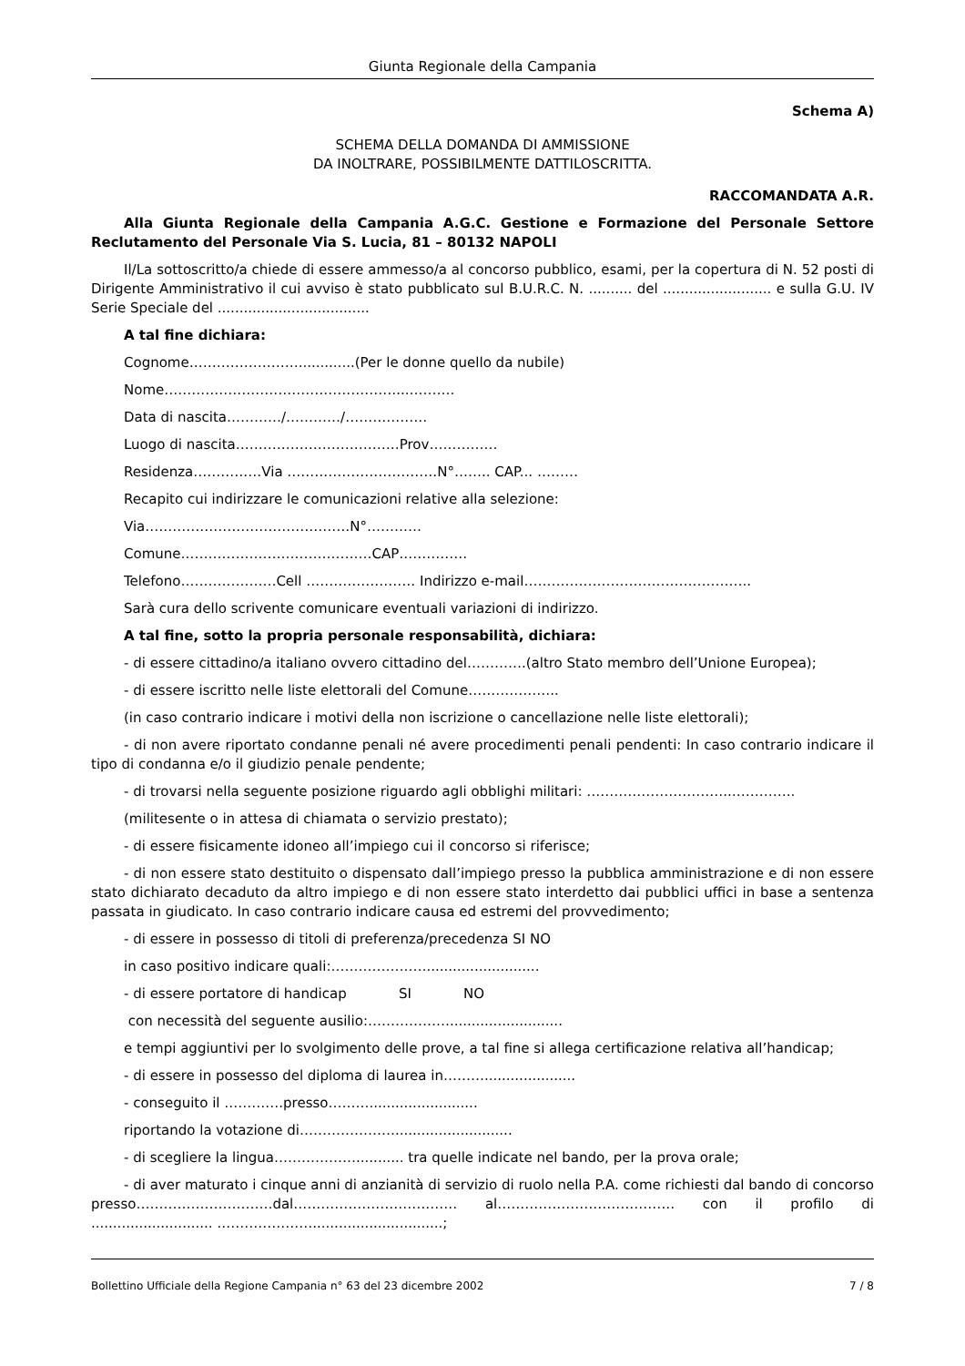Giunta Regionale della Campania
Schema A)
SCHEMA DELLA DOMANDA DI AMMISSIONE
DA INOLTRARE, POSSIBILMENTE DATTILOSCRITTA.
RACCOMANDATA A.R.
Alla Giunta Regionale della Campania A.G.C. Gestione e Formazione del Personale Settore Reclutamento del Personale Via S. Lucia, 81 – 80132 NAPOLI
Il/La sottoscritto/a chiede di essere ammesso/a al concorso pubblico, esami, per la copertura di N. 52 posti di Dirigente Amministrativo il cui avviso è stato pubblicato sul B.U.R.C. N. .......... del ......................... e sulla G.U. IV Serie Speciale del ...................................
A tal fine dichiara:
Cognome…………………….............(Per le donne quello da nubile)
Nome……………………………………………...……….
Data di nascita…………/…………/………………
Luogo di nascita………………………………Prov……………
Residenza……………Via ……………………………N°…….. CAP... ………
Recapito cui indirizzare le comunicazioni relative alla selezione:
Via………………………………………N°…………
Comune……………………………………CAP……………
Telefono…………………Cell …………………… Indirizzo e-mail…………………………………………..
Sarà cura dello scrivente comunicare eventuali variazioni di indirizzo.
A tal fine, sotto la propria personale responsabilità, dichiara:
- di essere cittadino/a italiano ovvero cittadino del………….(altro Stato membro dell’Unione Europea);
- di essere iscritto nelle liste elettorali del Comune………………..
(in caso contrario indicare i motivi della non iscrizione o cancellazione nelle liste elettorali);
- di non avere riportato condanne penali né avere procedimenti penali pendenti: In caso contrario indicare il tipo di condanna e/o il giudizio penale pendente;
- di trovarsi nella seguente posizione riguardo agli obblighi militari: …………………………..…………..
(militesente o in attesa di chiamata o servizio prestato);
- di essere fisicamente idoneo all’impiego cui il concorso si riferisce;
- di non essere stato destituito o dispensato dall’impiego presso la pubblica amministrazione e di non essere stato dichiarato decaduto da altro impiego e di non essere stato interdetto dai pubblici uffici in base a sentenza passata in giudicato. In caso contrario indicare causa ed estremi del provvedimento;
- di essere in possesso di titoli di preferenza/precedenza SI NO
in caso positivo indicare quali:…………………..........................
- di essere portatore di handicap SI NO
con necessità del seguente ausilio:………………..........................
e tempi aggiuntivi per lo svolgimento delle prove, a tal fine si allega certificazione relativa all’handicap;
- di essere in possesso del diploma di laurea in……….....................
- conseguito il ………….presso……….........................
riportando la votazione di…………………...........................
- di scegliere la lingua………………........... tra quelle indicate nel bando, per la prova orale;
- di aver maturato i cinque anni di anzianità di servizio di ruolo nella P.A. come richiesti dal bando di concorso presso…………………………dal……………………………… al………………………………… con il profilo di ............................ …………………..............................;
Bollettino Ufficiale della Regione Campania n° 63 del 23 dicembre 2002 7 / 8